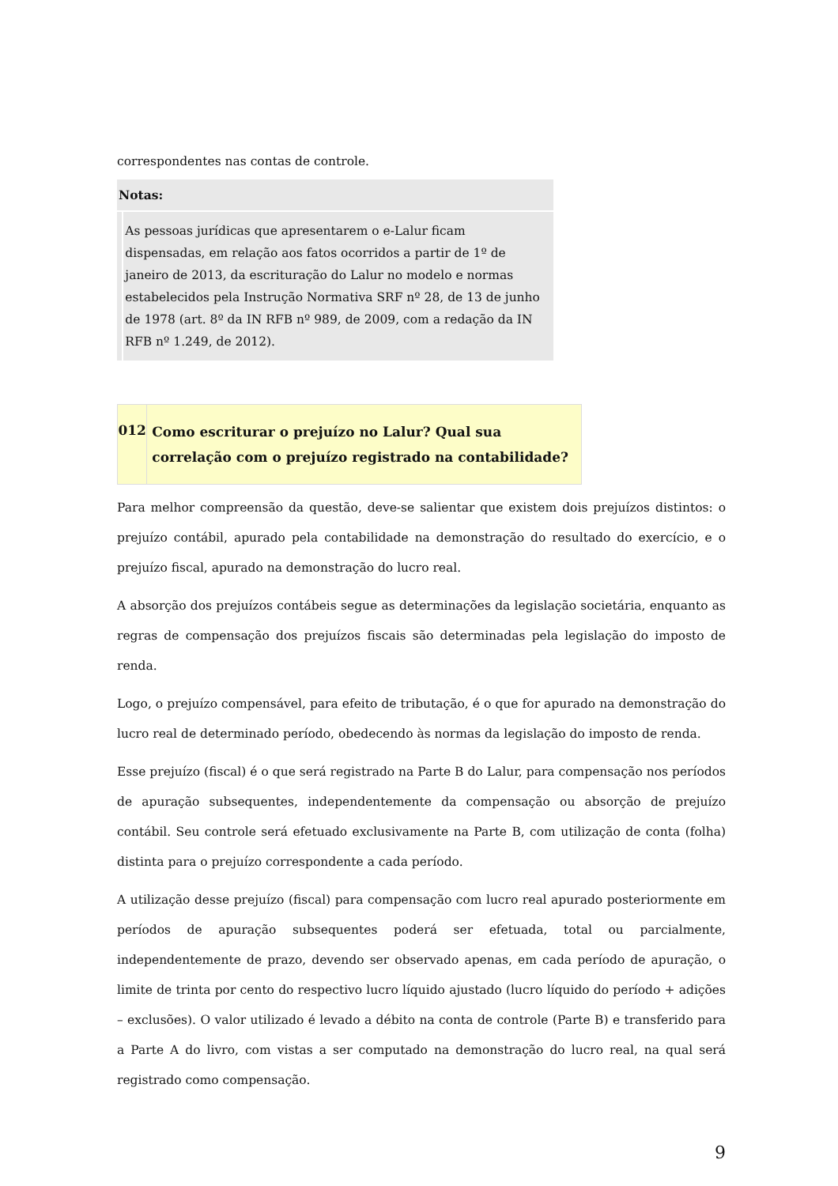correspondentes nas contas de controle.
Notas:
As pessoas jurídicas que apresentarem o e-Lalur ficam dispensadas, em relação aos fatos ocorridos a partir de 1º de janeiro de 2013, da escrituração do Lalur no modelo e normas estabelecidos pela Instrução Normativa SRF nº 28, de 13 de junho de 1978 (art. 8º da IN RFB nº 989, de 2009, com a redação da IN RFB nº 1.249, de 2012).
012
Como escriturar o prejuízo no Lalur? Qual sua correlação com o prejuízo registrado na contabilidade?
Para melhor compreensão da questão, deve-se salientar que existem dois prejuízos distintos: o prejuízo contábil, apurado pela contabilidade na demonstração do resultado do exercício, e o prejuízo fiscal, apurado na demonstração do lucro real.
A absorção dos prejuízos contábeis segue as determinações da legislação societária, enquanto as regras de compensação dos prejuízos fiscais são determinadas pela legislação do imposto de renda.
Logo, o prejuízo compensável, para efeito de tributação, é o que for apurado na demonstração do lucro real de determinado período, obedecendo às normas da legislação do imposto de renda.
Esse prejuízo (fiscal) é o que será registrado na Parte B do Lalur, para compensação nos períodos de apuração subsequentes, independentemente da compensação ou absorção de prejuízo contábil. Seu controle será efetuado exclusivamente na Parte B, com utilização de conta (folha) distinta para o prejuízo correspondente a cada período.
A utilização desse prejuízo (fiscal) para compensação com lucro real apurado posteriormente em períodos de apuração subsequentes poderá ser efetuada, total ou parcialmente, independentemente de prazo, devendo ser observado apenas, em cada período de apuração, o limite de trinta por cento do respectivo lucro líquido ajustado (lucro líquido do período + adições – exclusões). O valor utilizado é levado a débito na conta de controle (Parte B) e transferido para a Parte A do livro, com vistas a ser computado na demonstração do lucro real, na qual será registrado como compensação.
9